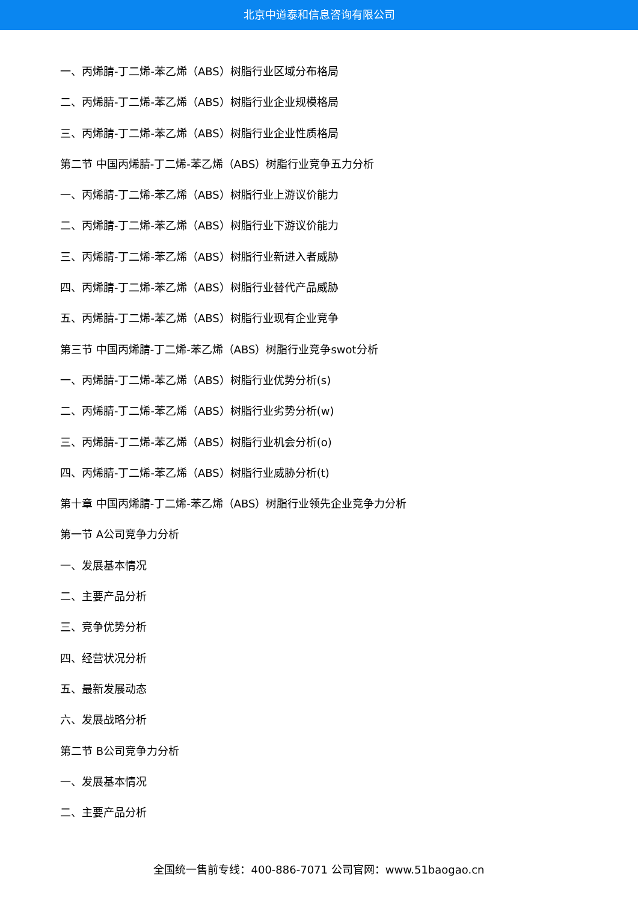北京中道泰和信息咨询有限公司
一、丙烯腈-丁二烯-苯乙烯（ABS）树脂行业区域分布格局
二、丙烯腈-丁二烯-苯乙烯（ABS）树脂行业企业规模格局
三、丙烯腈-丁二烯-苯乙烯（ABS）树脂行业企业性质格局
第二节 中国丙烯腈-丁二烯-苯乙烯（ABS）树脂行业竞争五力分析
一、丙烯腈-丁二烯-苯乙烯（ABS）树脂行业上游议价能力
二、丙烯腈-丁二烯-苯乙烯（ABS）树脂行业下游议价能力
三、丙烯腈-丁二烯-苯乙烯（ABS）树脂行业新进入者威胁
四、丙烯腈-丁二烯-苯乙烯（ABS）树脂行业替代产品威胁
五、丙烯腈-丁二烯-苯乙烯（ABS）树脂行业现有企业竞争
第三节 中国丙烯腈-丁二烯-苯乙烯（ABS）树脂行业竞争swot分析
一、丙烯腈-丁二烯-苯乙烯（ABS）树脂行业优势分析(s)
二、丙烯腈-丁二烯-苯乙烯（ABS）树脂行业劣势分析(w)
三、丙烯腈-丁二烯-苯乙烯（ABS）树脂行业机会分析(o)
四、丙烯腈-丁二烯-苯乙烯（ABS）树脂行业威胁分析(t)
第十章 中国丙烯腈-丁二烯-苯乙烯（ABS）树脂行业领先企业竞争力分析
第一节 A公司竞争力分析
一、发展基本情况
二、主要产品分析
三、竞争优势分析
四、经营状况分析
五、最新发展动态
六、发展战略分析
第二节 B公司竞争力分析
一、发展基本情况
二、主要产品分析
全国统一售前专线：400-886-7071 公司官网：www.51baogao.cn